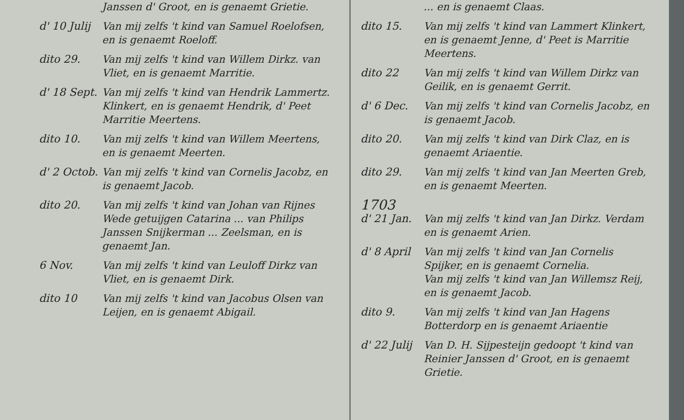Janssen d' Groot, en is genaemt Grietie.
d' 10 Julij
Van mij zelfs 't kind van Samuel Roelofsen, en is genaemt Roeloff.
dito 29. Van mij zelfs 't kind van Willem Dirkz. van Vliet, en is genaemt Marritie.
d' 18 Sept.
Van mij zelfs 't kind van Hendrik Lammertz. Klinkert, en is genaemt Hendrik, d' Peet Marritie Meertens.
dito 10. Van mij zelfs 't kind van Willem Meertens, en is genaemt Meerten.
d' 2 Octob.
Van mij zelfs 't kind van Cornelis Jacobz, en is genaemt Jacob.
dito 20. Van mij zelfs 't kind van Johan van Rijnes Wede getuijgen Catarina ... van Philips Janssen Snijkerman ... Zeelsman, en is genaemt Jan.
6 Nov. Van mij zelfs 't kind van Leuloff Dirkz van Vliet, en is genaemt Dirk.
dito 10 Van mij zelfs 't kind van Jacobus Olsen van Leijen, en is genaemt Abigail.
... en is genaemt Claas.
dito 15. Van mij zelfs 't kind van Lammert Klinkert, en is genaemt Jenne, d' Peet is Marritie Meertens.
dito 22 Van mij zelfs 't kind van Willem Dirkz van Geilik, en is genaemt Gerrit.
d' 6 Dec. Van mij zelfs 't kind van Cornelis Jacobz, en is genaemt Jacob.
dito 20. Van mij zelfs 't kind van Dirk Claz, en is genaemt Ariaentie.
dito 29. Van mij zelfs 't kind van Jan Meerten Greb, en is genaemt Meerten.
1703
d' 21 Jan.
Van mij zelfs 't kind van Jan Dirkz. Verdam en is genaemt Arien.
d' 8 April
Van mij zelfs 't kind van Jan Cornelis Spijker, en is genaemt Cornelia.
Van mij zelfs 't kind van Jan Willemsz Reij, en is genaemt Jacob.
dito 9. Van mij zelfs 't kind van Jan Hagens Botterdorp en is genaemt Ariaentie
d' 22 Julij
Van D. H. Sijpesteijn gedoopt 't kind van Reinier Janssen d' Groot, en is genaemt Grietie.